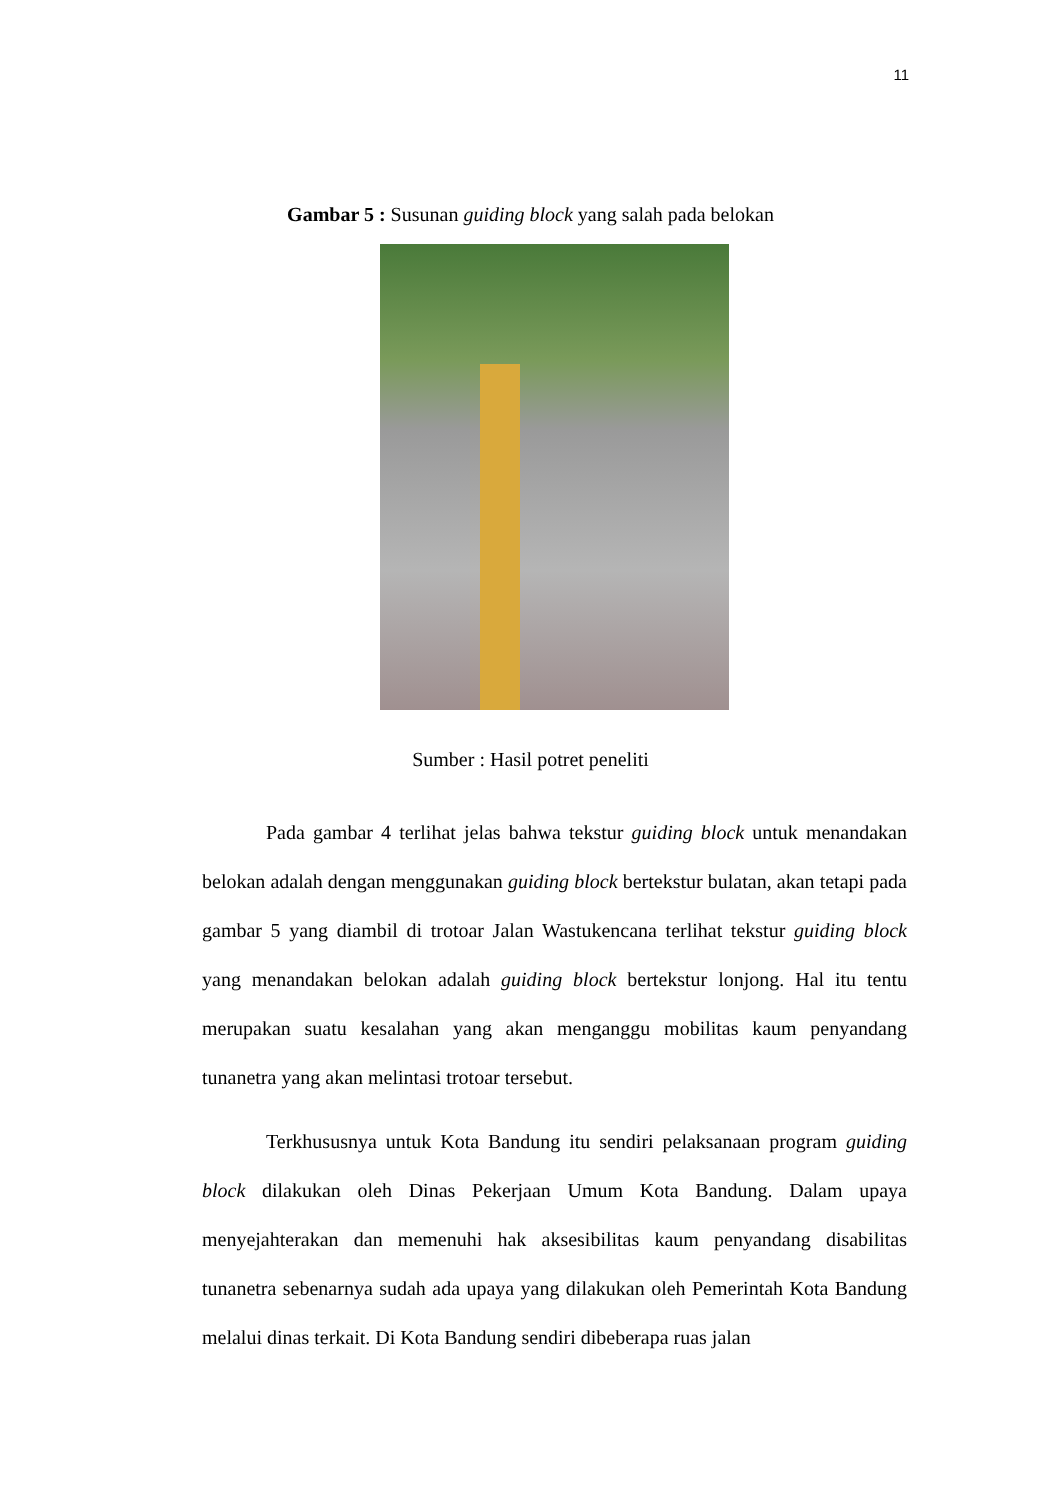11
Gambar 5 : Susunan guiding block yang salah pada belokan
Sumber : Hasil potret peneliti
Pada gambar 4 terlihat jelas bahwa tekstur guiding block untuk menandakan belokan adalah dengan menggunakan guiding block bertekstur bulatan, akan tetapi pada gambar 5 yang diambil di trotoar Jalan Wastukencana terlihat tekstur guiding block yang menandakan belokan adalah guiding block bertekstur lonjong. Hal itu tentu merupakan suatu kesalahan yang akan menganggu mobilitas kaum penyandang tunanetra yang akan melintasi trotoar tersebut.
Terkhususnya untuk Kota Bandung itu sendiri pelaksanaan program guiding block dilakukan oleh Dinas Pekerjaan Umum Kota Bandung. Dalam upaya menyejahterakan dan memenuhi hak aksesibilitas kaum penyandang disabilitas tunanetra sebenarnya sudah ada upaya yang dilakukan oleh Pemerintah Kota Bandung melalui dinas terkait. Di Kota Bandung sendiri dibeberapa ruas jalan